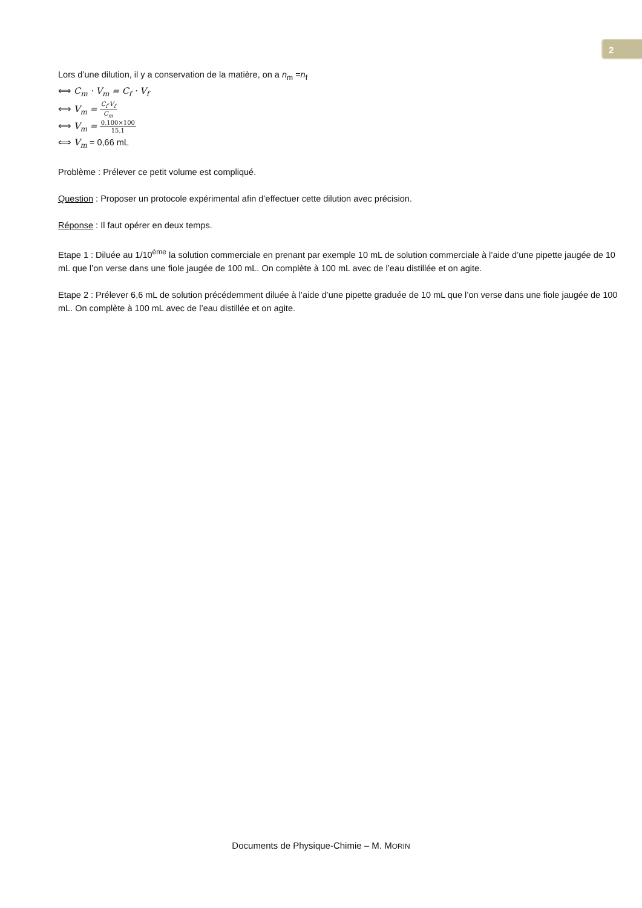2
Lors d’une dilution, il y a conservation de la matière, on a n<sub>m</sub> =n<sub>f</sub>
⟺ C<sub>m</sub> · V<sub>m</sub> = C<sub>f</sub> · V<sub>f</sub>
⟺ V<sub>m</sub> = C<sub>f</sub>·V<sub>f</sub> C<sub>m</sub>
⟺ V<sub>m</sub> = 0,100×100 15,1
⟺ V<sub>m</sub> = 0,66 mL
Problème : Prélever ce petit volume est compliqué.
Question : Proposer un protocole expérimental afin d’effectuer cette dilution avec précision.
Réponse : Il faut opérer en deux temps.
Etape 1 : Diluée au 1/10<sup>ème</sup> la solution commerciale en prenant par exemple 10 mL de solution commerciale à l’aide d’une pipette jaugée de 10 mL que l’on verse dans une fiole jaugée de 100 mL. On complète à 100 mL avec de l’eau distillée et on agite.
Etape 2 : Prélever 6,6 mL de solution précédemment diluée à l’aide d’une pipette graduée de 10 mL que l’on verse dans une fiole jaugée de 100 mL. On complète à 100 mL avec de l’eau distillée et on agite.
Documents de Physique-Chimie – M. MORIN